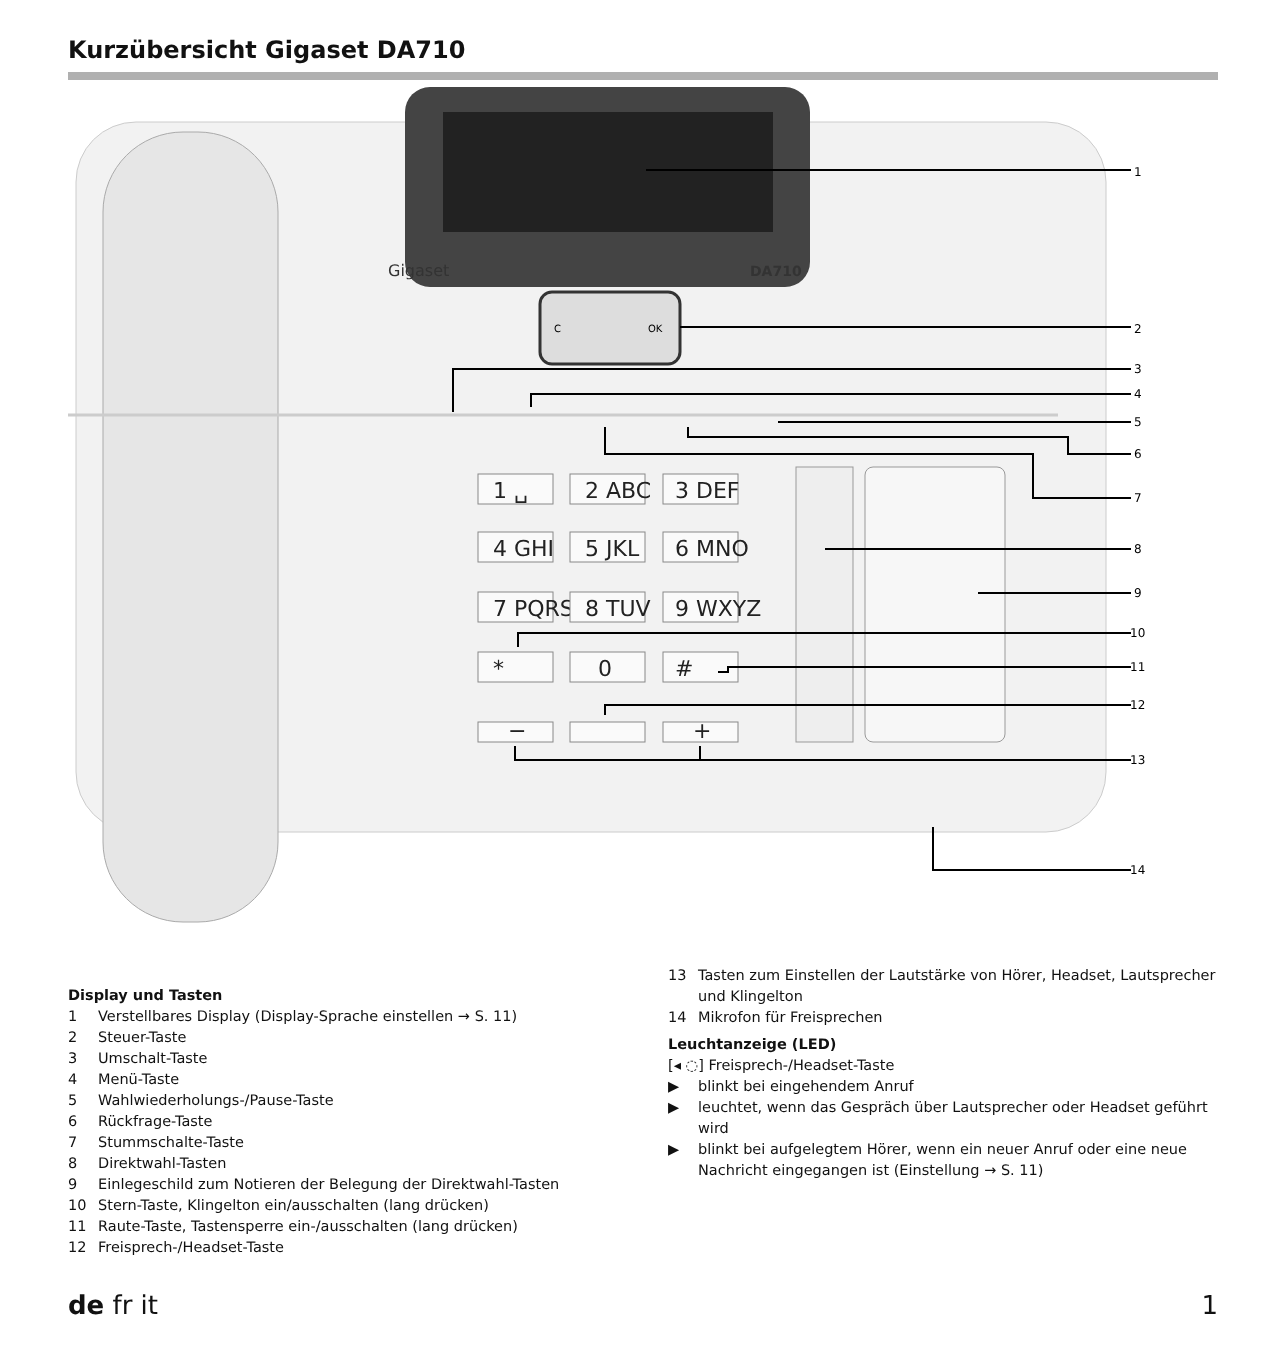Kurzübersicht Gigaset DA710
Gigaset
DA710
C
OK
1 ␣
2 ABC
3 DEF
4 GHI
5 JKL
6 MNO
7 PQRS
8 TUV
9 WXYZ
*
0
#
−
+
1
2
3
4
5
6
7
8
9
10
11
12
13
14
Display und Tasten
1 Verstellbares Display (Display-Sprache einstellen → S. 11)
2 Steuer-Taste
3 Umschalt-Taste
4 Menü-Taste
5 Wahlwiederholungs-/Pause-Taste
6 Rückfrage-Taste
7 Stummschalte-Taste
8 Direktwahl-Tasten
9 Einlegeschild zum Notieren der Belegung der Direktwahl-Tasten
10 Stern-Taste, Klingelton ein/ausschalten (lang drücken)
11 Raute-Taste, Tastensperre ein-/ausschalten (lang drücken)
12 Freisprech-/Headset-Taste
13 Tasten zum Einstellen der Lautstärke von Hörer, Headset, Lautsprecher und Klingelton
14 Mikrofon für Freisprechen
Leuchtanzeige (LED)
[◂ ◌] Freisprech-/Headset-Taste
▶ blinkt bei eingehendem Anruf
▶ leuchtet, wenn das Gespräch über Lautsprecher oder Headset geführt wird
▶ blinkt bei aufgelegtem Hörer, wenn ein neuer Anruf oder eine neue Nachricht eingegangen ist (Einstellung → S. 11)
de fr it 1